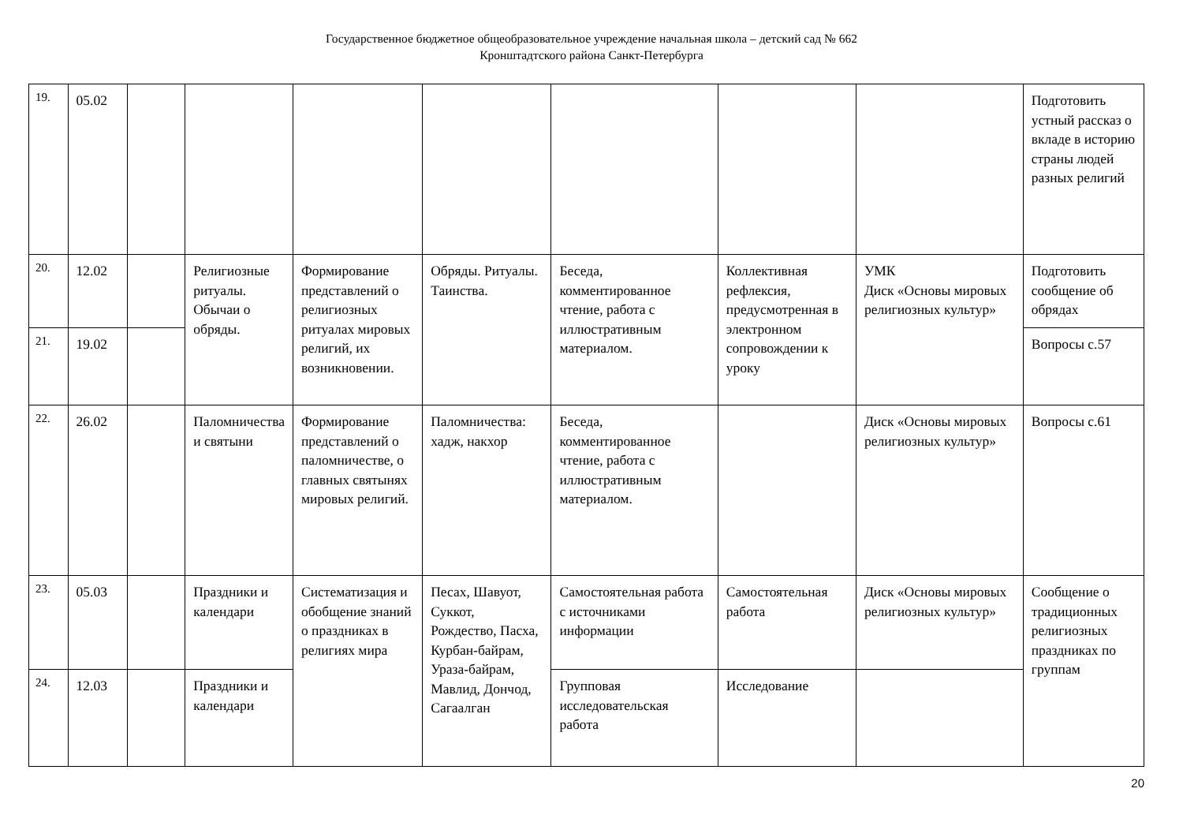Государственное бюджетное общеобразовательное учреждение начальная школа – детский сад № 662
Кронштадтского района Санкт-Петербурга
| 19. | 05.02 | | | | | | | | Подготовить устный рассказ о вкладе в историю страны людей разных религий |
| 20. | 12.02 | | Религиозные ритуалы. Обычаи о обряды. | Формирование представлений о религиозных ритуалах мировых религий, их возникновении. | Обряды. Ритуалы. Таинства. | Беседа, комментированное чтение, работа с иллюстративным материалом. | Коллективная рефлексия, предусмотренная в электронном сопровождении к уроку | УМК Диск «Основы мировых религиозных культур» | Подготовить сообщение об обрядах |
| 21. | 19.02 | | | | | | | | Вопросы с.57 |
| 22. | 26.02 | | Паломничества и святыни | Формирование представлений о паломничестве, о главных святынях мировых религий. | Паломничества: хадж, накхор | Беседа, комментированное чтение, работа с иллюстративным материалом. | | Диск «Основы мировых религиозных культур» | Вопросы с.61 |
| 23. | 05.03 | | Праздники и календари | Систематизация и обобщение знаний о праздниках в религиях мира | Песах, Шавуот, Суккот, Рождество, Пасха, Курбан-байрам, Ураза-байрам, Мавлид, Дончод, Сагаалган | Самостоятельная работа с источниками информации | Самостоятельная работа | Диск «Основы мировых религиозных культур» | Сообщение о традиционных религиозных праздниках по группам |
| 24. | 12.03 | | Праздники и календари | | | Групповая исследовательская работа | Исследование | | |
20